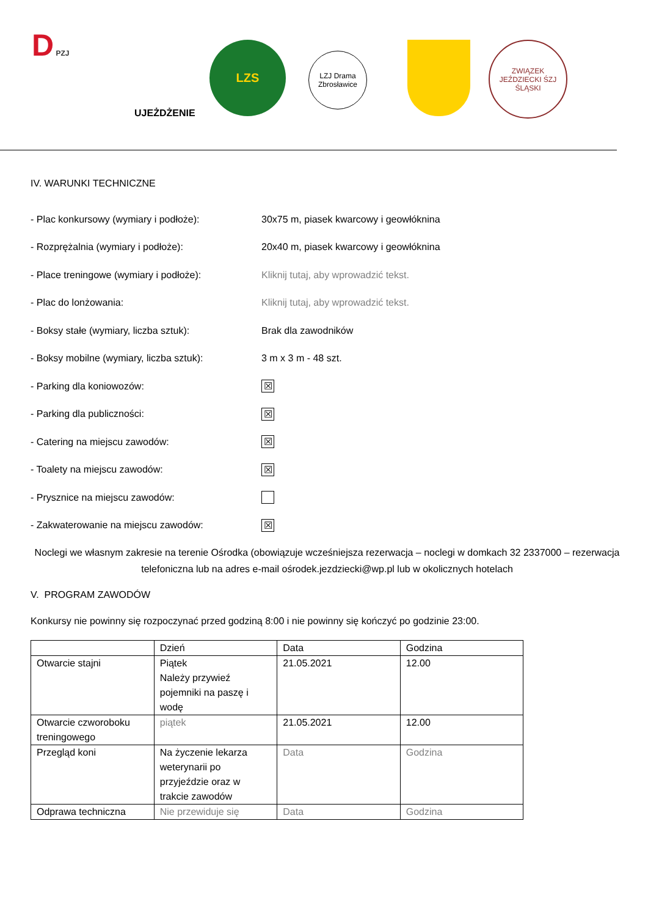D PZJ
UJEŻDŻENIE
LZS
LZJ Drama Zbrosławice
ZWIĄZEK JEŹDZIECKI ŚZJ ŚLĄSKI
IV. WARUNKI TECHNICZNE
- Plac konkursowy (wymiary i podłoże): 30x75 m, piasek kwarcowy i geowłóknina
- Rozprężalnia (wymiary i podłoże): 20x40 m, piasek kwarcowy i geowłóknina
- Place treningowe (wymiary i podłoże): Kliknij tutaj, aby wprowadzić tekst.
- Plac do lonżowania: Kliknij tutaj, aby wprowadzić tekst.
- Boksy stałe (wymiary, liczba sztuk): Brak dla zawodników
- Boksy mobilne (wymiary, liczba sztuk): 3 m x 3 m - 48 szt.
- Parking dla koniowozów: ☒
- Parking dla publiczności: ☒
- Catering na miejscu zawodów: ☒
- Toalety na miejscu zawodów: ☒
- Prysznice na miejscu zawodów:
- Zakwaterowanie na miejscu zawodów: ☒
Noclegi we własnym zakresie na terenie Ośrodka (obowiązuje wcześniejsza rezerwacja – noclegi w domkach 32 2337000 – rezerwacja telefoniczna lub na adres e-mail ośrodek.jezdziecki@wp.pl lub w okolicznych hotelach
V. PROGRAM ZAWODÓW
Konkursy nie powinny się rozpoczynać przed godziną 8:00 i nie powinny się kończyć po godzinie 23:00.
| | Dzień | Data | Godzina |
| Otwarcie stajni | Piątek Należy przywieź pojemniki na paszę i wodę | 21.05.2021 | 12.00 |
| Otwarcie czworoboku treningowego | piątek | 21.05.2021 | 12.00 |
| Przegląd koni | Na życzenie lekarza weterynarii po przyjeździe oraz w trakcie zawodów | Data | Godzina |
| Odprawa techniczna | Nie przewiduje się | Data | Godzina |